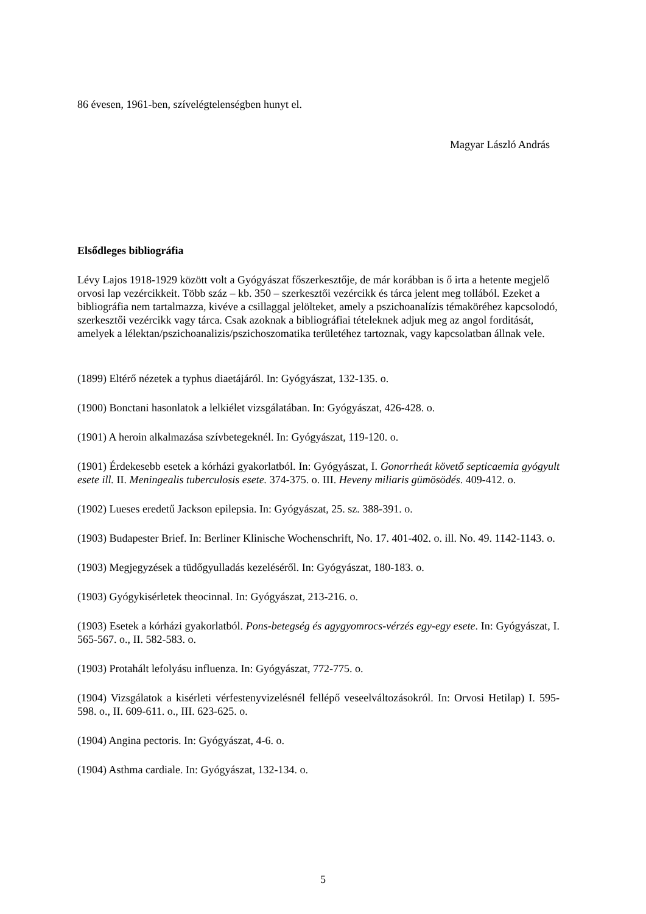86 évesen, 1961-ben, szívelégtelenségben hunyt el.
Magyar László András
Elsődleges bibliográfia
Lévy Lajos 1918-1929 között volt a Gyógyászat főszerkesztője, de már korábban is ő irta a hetente megjelő orvosi lap vezércikkeit. Több száz – kb. 350 – szerkesztői vezércikk és tárca jelent meg tollából. Ezeket a bibliográfia nem tartalmazza, kivéve a csillaggal jelölteket, amely a pszichoanalízis témaköréhez kapcsolodó, szerkesztői vezércikk vagy tárca. Csak azoknak a bibliográfiai tételeknek adjuk meg az angol forditását, amelyek a lélektan/pszichoanalizis/pszichoszomatika területéhez tartoznak, vagy kapcsolatban állnak vele.
(1899) Eltérő nézetek a typhus diaetájáról. In: Gyógyászat, 132-135. o.
(1900) Bonctani hasonlatok a lelkiélet vizsgálatában. In: Gyógyászat, 426-428. o.
(1901) A heroin alkalmazása szívbetegeknél. In: Gyógyászat, 119-120. o.
(1901) Érdekesebb esetek a kórházi gyakorlatból. In: Gyógyászat, I. Gonorrheát követő septicaemia gyógyult esete ill. II. Meningealis tuberculosis esete. 374-375. o. III. Heveny miliaris gümösödés. 409-412. o.
(1902) Lueses eredetű Jackson epilepsia. In: Gyógyászat, 25. sz. 388-391. o.
(1903) Budapester Brief. In: Berliner Klinische Wochenschrift, No. 17. 401-402. o. ill. No. 49. 1142-1143. o.
(1903) Megjegyzések a tüdőgyulladás kezeléséről. In: Gyógyászat, 180-183. o.
(1903) Gyógykisérletek theocinnal. In: Gyógyászat, 213-216. o.
(1903) Esetek a kórházi gyakorlatból. Pons-betegség és agygyomrocs-vérzés egy-egy esete. In: Gyógyászat, I. 565-567. o., II. 582-583. o.
(1903) Protahált lefolyásu influenza. In: Gyógyászat, 772-775. o.
(1904) Vizsgálatok a kisérleti vérfestenyvizelésnél fellépő veseelváltozásokról. In: Orvosi Hetilap) I. 595-598. o., II. 609-611. o., III. 623-625. o.
(1904) Angina pectoris. In: Gyógyászat, 4-6. o.
(1904) Asthma cardiale. In: Gyógyászat, 132-134. o.
5